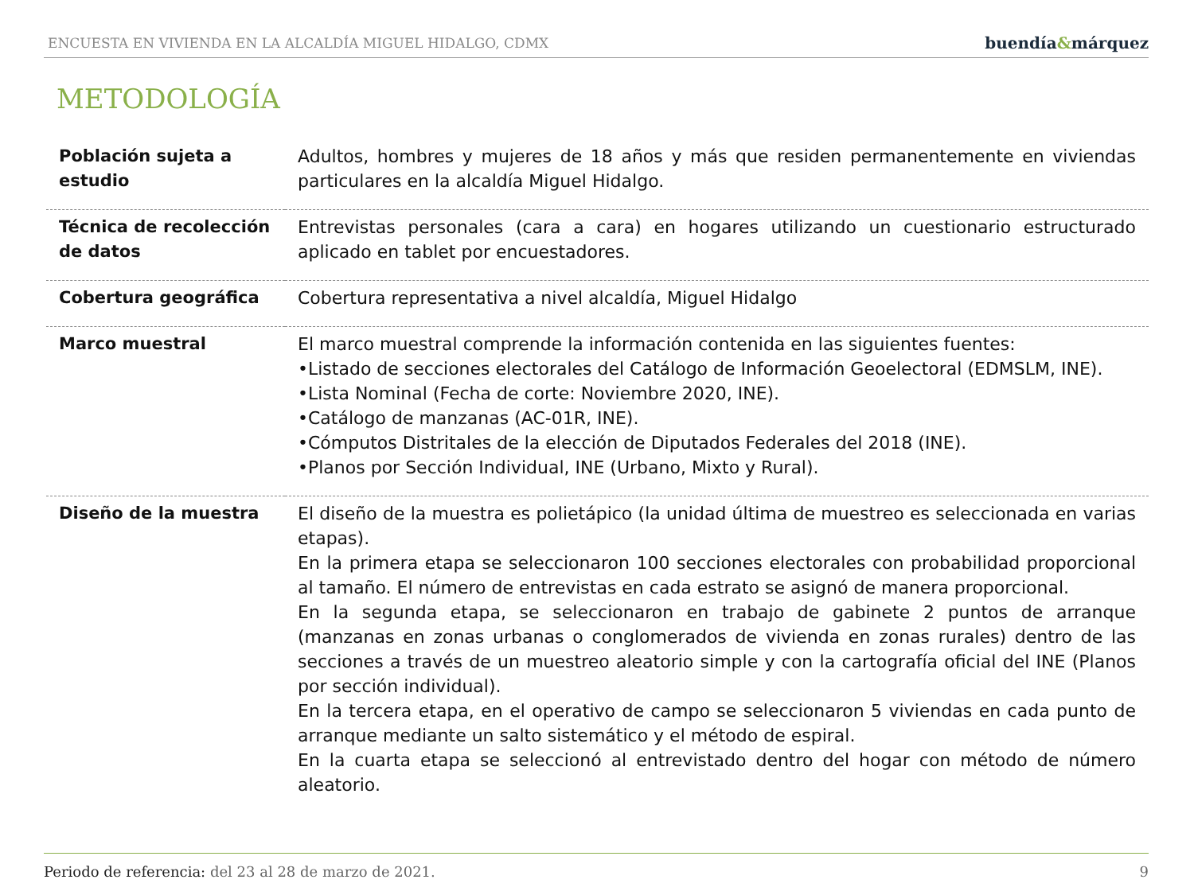ENCUESTA EN VIVIENDA EN LA ALCALDÍA MIGUEL HIDALGO, CDMX
buendía&márquez
METODOLOGÍA
| Población sujeta a estudio | Adultos, hombres y mujeres de 18 años y más que residen permanentemente en viviendas particulares en la alcaldía Miguel Hidalgo. |
| Técnica de recolección de datos | Entrevistas personales (cara a cara) en hogares utilizando un cuestionario estructurado aplicado en tablet por encuestadores. |
| Cobertura geográfica | Cobertura representativa a nivel alcaldía, Miguel Hidalgo |
| Marco muestral | El marco muestral comprende la información contenida en las siguientes fuentes: •Listado de secciones electorales del Catálogo de Información Geoelectoral (EDMSLM, INE). •Lista Nominal (Fecha de corte: Noviembre 2020, INE). •Catálogo de manzanas (AC-01R, INE). •Cómputos Distritales de la elección de Diputados Federales del 2018 (INE). •Planos por Sección Individual, INE (Urbano, Mixto y Rural). |
| Diseño de la muestra | El diseño de la muestra es polietápico (la unidad última de muestreo es seleccionada en varias etapas). En la primera etapa se seleccionaron 100 secciones electorales con probabilidad proporcional al tamaño. El número de entrevistas en cada estrato se asignó de manera proporcional. En la segunda etapa, se seleccionaron en trabajo de gabinete 2 puntos de arranque (manzanas en zonas urbanas o conglomerados de vivienda en zonas rurales) dentro de las secciones a través de un muestreo aleatorio simple y con la cartografía oficial del INE (Planos por sección individual). En la tercera etapa, en el operativo de campo se seleccionaron 5 viviendas en cada punto de arranque mediante un salto sistemático y el método de espiral. En la cuarta etapa se seleccionó al entrevistado dentro del hogar con método de número aleatorio. |
Periodo de referencia: del 23 al 28 de marzo de 2021.
9